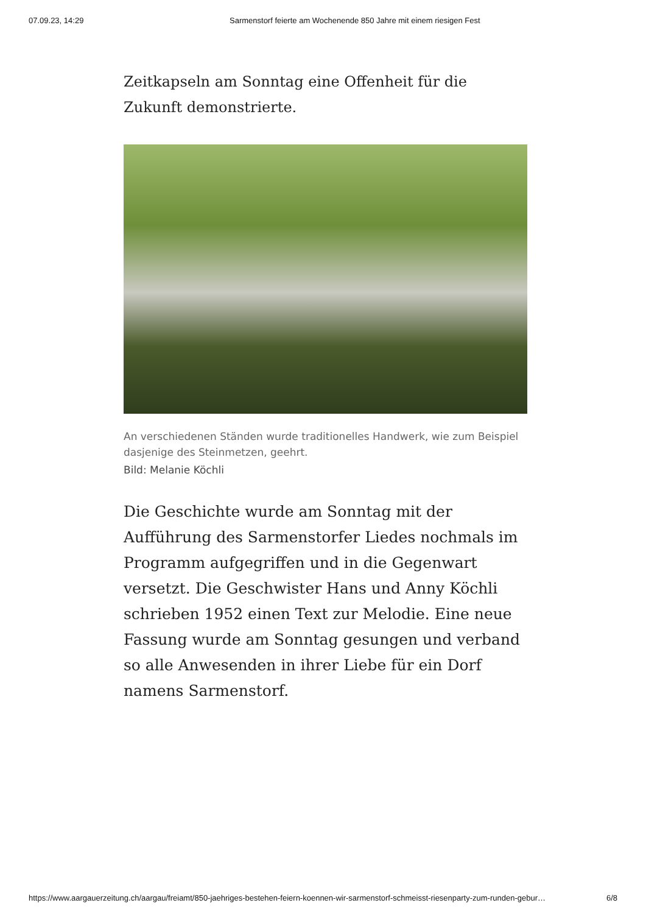07.09.23, 14:29 Sarmenstorf feierte am Wochenende 850 Jahre mit einem riesigen Fest
Zeitkapseln am Sonntag eine Offenheit für die Zukunft demonstrierte.
An verschiedenen Ständen wurde traditionelles Handwerk, wie zum Beispiel dasjenige des Steinmetzen, geehrt.
Bild: Melanie Köchli
Die Geschichte wurde am Sonntag mit der Aufführung des Sarmenstorfer Liedes nochmals im Programm aufgegriffen und in die Gegenwart versetzt. Die Geschwister Hans und Anny Köchli schrieben 1952 einen Text zur Melodie. Eine neue Fassung wurde am Sonntag gesungen und verband so alle Anwesenden in ihrer Liebe für ein Dorf namens Sarmenstorf.
https://www.aargauerzeitung.ch/aargau/freiamt/850-jaehriges-bestehen-feiern-koennen-wir-sarmenstorf-schmeisst-riesenparty-zum-runden-gebur… 6/8